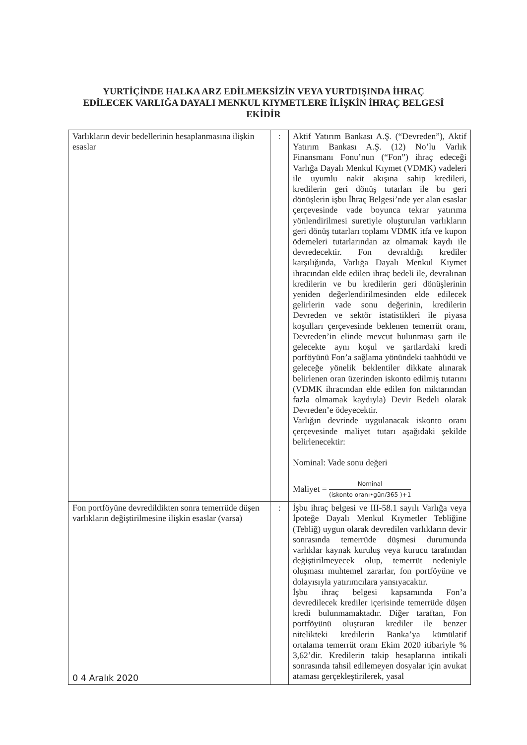YURTİÇİNDE HALKA ARZ EDİLMEKSİZİN VEYA YURTDIŞINDA İHRAÇ
EDİLECEK VARLIĞA DAYALI MENKUL KIYMETLERE İLİŞKİN İHRAÇ BELGESİ
EKİDİR
| Varlıkların devir bedellerinin hesaplanmasına ilişkin esaslar | : | Aktif Yatırım Bankası A.Ş. (“Devreden”), Aktif Yatırım Bankası A.Ş. (12) No’lu Varlık Finansmanı Fonu’nun (“Fon”) ihraç edeceği Varlığa Dayalı Menkul Kıymet (VDMK) vadeleri ile uyumlu nakit akışına sahip kredileri, kredilerin geri dönüş tutarları ile bu geri dönüşlerin işbu İhraç Belgesi’nde yer alan esaslar çerçevesinde vade boyunca tekrar yatırıma yönlendirilmesi suretiyle oluşturulan varlıkların geri dönüş tutarları toplamı VDMK itfa ve kupon ödemeleri tutarlarından az olmamak kaydı ile devredecektir. Fon devraldığı krediler karşılığında, Varlığa Dayalı Menkul Kıymet ihracından elde edilen ihraç bedeli ile, devralınan kredilerin ve bu kredilerin geri dönüşlerinin yeniden değerlendirilmesinden elde edilecek gelirlerin vade sonu değerinin, kredilerin Devreden ve sektör istatistikleri ile piyasa koşulları çerçevesinde beklenen temerrüt oranı, Devreden’in elinde mevcut bulunması şartı ile gelecekte aynı koşul ve şartlardaki kredi porföyünü Fon’a sağlama yönündeki taahhüdü ve geleceğe yönelik beklentiler dikkate alınarak belirlenen oran üzerinden iskonto edilmiş tutarını (VDMK ihracından elde edilen fon miktarından fazla olmamak kaydıyla) Devir Bedeli olarak Devreden’e ödeyecektir. Varlığın devrinde uygulanacak iskonto oranı çerçevesinde maliyet tutarı aşağıdaki şekilde belirlenecektir: Nominal: Vade sonu değeri Maliyet = Nominal (iskonto oranı•gün/365 )+1 |
| Fon portföyüne devredildikten sonra temerrüde düşen varlıkların değiştirilmesine ilişkin esaslar (varsa) 0 4 Aralık 2020 | : | İşbu ihraç belgesi ve III-58.1 sayılı Varlığa veya İpoteğe Dayalı Menkul Kıymetler Tebliğine (Tebliğ) uygun olarak devredilen varlıkların devir sonrasında temerrüde düşmesi durumunda varlıklar kaynak kuruluş veya kurucu tarafından değiştirilmeyecek olup, temerrüt nedeniyle oluşması muhtemel zararlar, fon portföyüne ve dolayısıyla yatırımcılara yansıyacaktır. İşbu ihraç belgesi kapsamında Fon’a devredilecek krediler içerisinde temerrüde düşen kredi bulunmamaktadır. Diğer taraftan, Fon portföyünü oluşturan krediler ile benzer nitelikteki kredilerin Banka’ya kümülatif ortalama temerrüt oranı Ekim 2020 itibariyle % 3,62’dir. Kredilerin takip hesaplarına intikali sonrasında tahsil edilemeyen dosyalar için avukat ataması gerçekleştirilerek, yasal |